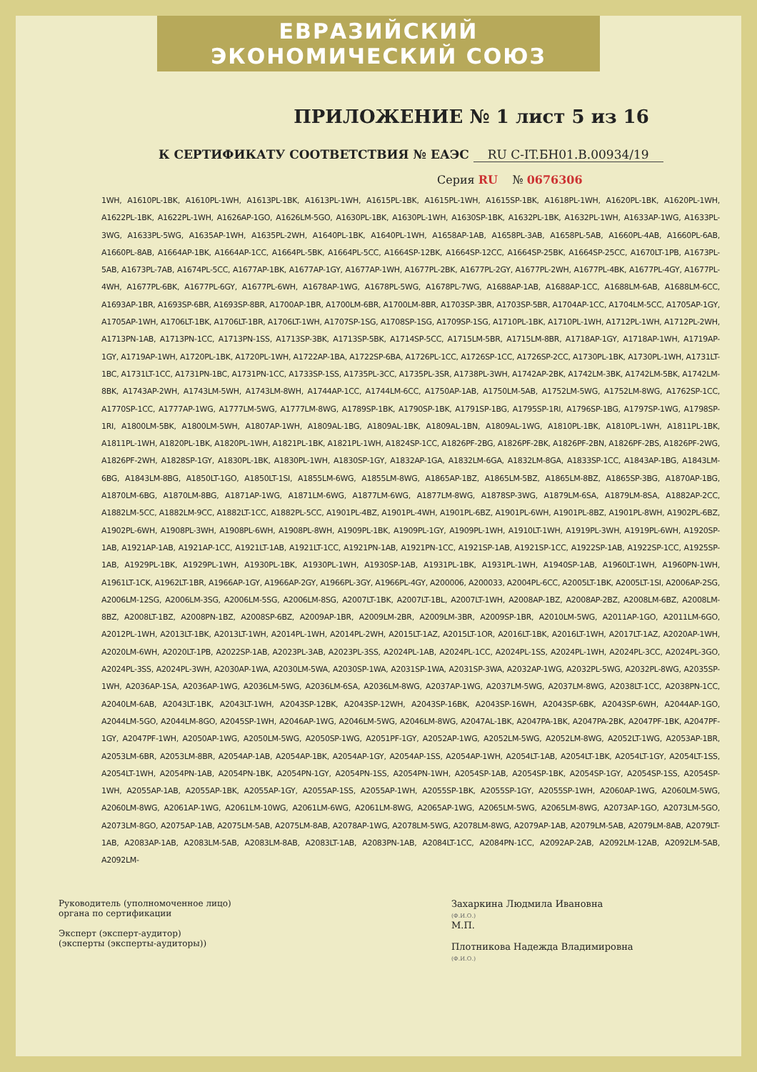ЕВРАЗИЙСКИЙ ЭКОНОМИЧЕСКИЙ СОЮЗ
ПРИЛОЖЕНИЕ № 1 лист 5 из 16
К СЕРТИФИКАТУ СООТВЕТСТВИЯ № ЕАЭС RU С-IT.БН01.В.00934/19
Серия RU № 0676306
1WH, A1610PL-1BK, A1610PL-1WH, A1613PL-1BK, A1613PL-1WH, A1615PL-1BK, A1615PL-1WH, A1615SP-1BK, A1618PL-1WH, A1620PL-1BK, A1620PL-1WH, A1622PL-1BK, A1622PL-1WH, A1626AP-1GO, A1626LM-5GO, A1630PL-1BK, A1630PL-1WH, A1630SP-1BK, A1632PL-1BK, A1632PL-1WH, A1633AP-1WG, A1633PL-3WG, A1633PL-5WG, A1635AP-1WH, A1635PL-2WH, A1640PL-1BK, A1640PL-1WH, A1658AP-1AB, A1658PL-3AB, A1658PL-5AB, A1660PL-4AB, A1660PL-6AB, A1660PL-8AB, A1664AP-1BK, A1664AP-1CC, A1664PL-5BK, A1664PL-5CC, A1664SP-12BK, A1664SP-12CC, A1664SP-25BK, A1664SP-25CC, A1670LT-1PB, A1673PL-5AB, A1673PL-7AB, A1674PL-5CC, A1677AP-1BK, A1677AP-1GY, A1677AP-1WH, A1677PL-2BK, A1677PL-2GY, A1677PL-2WH, A1677PL-4BK, A1677PL-4GY, A1677PL-4WH, A1677PL-6BK, A1677PL-6GY, A1677PL-6WH, A1678AP-1WG, A1678PL-5WG, A1678PL-7WG, A1688AP-1AB, A1688AP-1CC, A1688LM-6AB, A1688LM-6CC, A1693AP-1BR, A1693SP-6BR, A1693SP-8BR, A1700AP-1BR, A1700LM-6BR, A1700LM-8BR, A1703SP-3BR, A1703SP-5BR, A1704AP-1CC, A1704LM-5CC, A1705AP-1GY, A1705AP-1WH, A1706LT-1BK, A1706LT-1BR, A1706LT-1WH, A1707SP-1SG, A1708SP-1SG, A1709SP-1SG, A1710PL-1BK, A1710PL-1WH, A1712PL-1WH, A1712PL-2WH, A1713PN-1AB, A1713PN-1CC, A1713PN-1SS, A1713SP-3BK, A1713SP-5BK, A1714SP-5CC, A1715LM-5BR, A1715LM-8BR, A1718AP-1GY, A1718AP-1WH, A1719AP-1GY, A1719AP-1WH, A1720PL-1BK, A1720PL-1WH, A1722AP-1BA, A1722SP-6BA, A1726PL-1CC, A1726SP-1CC, A1726SP-2CC, A1730PL-1BK, A1730PL-1WH, A1731LT-1BC, A1731LT-1CC, A1731PN-1BC, A1731PN-1CC, A1733SP-1SS, A1735PL-3CC, A1735PL-3SR, A1738PL-3WH, A1742AP-2BK, A1742LM-3BK, A1742LM-5BK, A1742LM-8BK, A1743AP-2WH, A1743LM-5WH, A1743LM-8WH, A1744AP-1CC, A1744LM-6CC, A1750AP-1AB, A1750LM-5AB, A1752LM-5WG, A1752LM-8WG, A1762SP-1CC, A1770SP-1CC, A1777AP-1WG, A1777LM-5WG, A1777LM-8WG, A1789SP-1BK, A1790SP-1BK, A1791SP-1BG, A1795SP-1RI, A1796SP-1BG, A1797SP-1WG, A1798SP-1RI, A1800LM-5BK, A1800LM-5WH, A1807AP-1WH, A1809AL-1BG, A1809AL-1BK, A1809AL-1BN, A1809AL-1WG, A1810PL-1BK, A1810PL-1WH, A1811PL-1BK, A1811PL-1WH, A1820PL-1BK, A1820PL-1WH, A1821PL-1BK, A1821PL-1WH, A1824SP-1CC, A1826PF-2BG, A1826PF-2BK, A1826PF-2BN, A1826PF-2BS, A1826PF-2WG, A1826PF-2WH, A1828SP-1GY, A1830PL-1BK, A1830PL-1WH, A1830SP-1GY, A1832AP-1GA, A1832LM-6GA, A1832LM-8GA, A1833SP-1CC, A1843AP-1BG, A1843LM-6BG, A1843LM-8BG, A1850LT-1GO, A1850LT-1SI, A1855LM-6WG, A1855LM-8WG, A1865AP-1BZ, A1865LM-5BZ, A1865LM-8BZ, A1865SP-3BG, A1870AP-1BG, A1870LM-6BG, A1870LM-8BG, A1871AP-1WG, A1871LM-6WG, A1877LM-6WG, A1877LM-8WG, A1878SP-3WG, A1879LM-6SA, A1879LM-8SA, A1882AP-2CC, A1882LM-5CC, A1882LM-9CC, A1882LT-1CC, A1882PL-5CC, A1901PL-4BZ, A1901PL-4WH, A1901PL-6BZ, A1901PL-6WH, A1901PL-8BZ, A1901PL-8WH, A1902PL-6BZ, A1902PL-6WH, A1908PL-3WH, A1908PL-6WH, A1908PL-8WH, A1909PL-1BK, A1909PL-1GY, A1909PL-1WH, A1910LT-1WH, A1919PL-3WH, A1919PL-6WH, A1920SP-1AB, A1921AP-1AB, A1921AP-1CC, A1921LT-1AB, A1921LT-1CC, A1921PN-1AB, A1921PN-1CC, A1921SP-1AB, A1921SP-1CC, A1922SP-1AB, A1922SP-1CC, A1925SP-1AB, A1929PL-1BK, A1929PL-1WH, A1930PL-1BK, A1930PL-1WH, A1930SP-1AB, A1931PL-1BK, A1931PL-1WH, A1940SP-1AB, A1960LT-1WH, A1960PN-1WH, A1961LT-1CK, A1962LT-1BR, A1966AP-1GY, A1966AP-2GY, A1966PL-3GY, A1966PL-4GY, A200006, A200033, A2004PL-6CC, A2005LT-1BK, A2005LT-1SI, A2006AP-2SG, A2006LM-12SG, A2006LM-3SG, A2006LM-5SG, A2006LM-8SG, A2007LT-1BK, A2007LT-1BL, A2007LT-1WH, A2008AP-1BZ, A2008AP-2BZ, A2008LM-6BZ, A2008LM-8BZ, A2008LT-1BZ, A2008PN-1BZ, A2008SP-6BZ, A2009AP-1BR, A2009LM-2BR, A2009LM-3BR, A2009SP-1BR, A2010LM-5WG, A2011AP-1GO, A2011LM-6GO, A2012PL-1WH, A2013LT-1BK, A2013LT-1WH, A2014PL-1WH, A2014PL-2WH, A2015LT-1AZ, A2015LT-1OR, A2016LT-1BK, A2016LT-1WH, A2017LT-1AZ, A2020AP-1WH, A2020LM-6WH, A2020LT-1PB, A2022SP-1AB, A2023PL-3AB, A2023PL-3SS, A2024PL-1AB, A2024PL-1CC, A2024PL-1SS, A2024PL-1WH, A2024PL-3CC, A2024PL-3GO, A2024PL-3SS, A2024PL-3WH, A2030AP-1WA, A2030LM-5WA, A2030SP-1WA, A2031SP-1WA, A2031SP-3WA, A2032AP-1WG, A2032PL-5WG, A2032PL-8WG, A2035SP-1WH, A2036AP-1SA, A2036AP-1WG, A2036LM-5WG, A2036LM-6SA, A2036LM-8WG, A2037AP-1WG, A2037LM-5WG, A2037LM-8WG, A2038LT-1CC, A2038PN-1CC, A2040LM-6AB, A2043LT-1BK, A2043LT-1WH, A2043SP-12BK, A2043SP-12WH, A2043SP-16BK, A2043SP-16WH, A2043SP-6BK, A2043SP-6WH, A2044AP-1GO, A2044LM-5GO, A2044LM-8GO, A2045SP-1WH, A2046AP-1WG, A2046LM-5WG, A2046LM-8WG, A2047AL-1BK, A2047PA-1BK, A2047PA-2BK, A2047PF-1BK, A2047PF-1GY, A2047PF-1WH, A2050AP-1WG, A2050LM-5WG, A2050SP-1WG, A2051PF-1GY, A2052AP-1WG, A2052LM-5WG, A2052LM-8WG, A2052LT-1WG, A2053AP-1BR, A2053LM-6BR, A2053LM-8BR, A2054AP-1AB, A2054AP-1BK, A2054AP-1GY, A2054AP-1SS, A2054AP-1WH, A2054LT-1AB, A2054LT-1BK, A2054LT-1GY, A2054LT-1SS, A2054LT-1WH, A2054PN-1AB, A2054PN-1BK, A2054PN-1GY, A2054PN-1SS, A2054PN-1WH, A2054SP-1AB, A2054SP-1BK, A2054SP-1GY, A2054SP-1SS, A2054SP-1WH, A2055AP-1AB, A2055AP-1BK, A2055AP-1GY, A2055AP-1SS, A2055AP-1WH, A2055SP-1BK, A2055SP-1GY, A2055SP-1WH, A2060AP-1WG, A2060LM-5WG, A2060LM-8WG, A2061AP-1WG, A2061LM-10WG, A2061LM-6WG, A2061LM-8WG, A2065AP-1WG, A2065LM-5WG, A2065LM-8WG, A2073AP-1GO, A2073LM-5GO, A2073LM-8GO, A2075AP-1AB, A2075LM-5AB, A2075LM-8AB, A2078AP-1WG, A2078LM-5WG, A2078LM-8WG, A2079AP-1AB, A2079LM-5AB, A2079LM-8AB, A2079LT-1AB, A2083AP-1AB, A2083LM-5AB, A2083LM-8AB, A2083LT-1AB, A2083PN-1AB, A2084LT-1CC, A2084PN-1CC, A2092AP-2AB, A2092LM-12AB, A2092LM-5AB, A2092LM-
Руководитель (уполномоченное лицо) органа по сертификации
Эксперт (эксперт-аудитор)
(эксперты (эксперты-аудиторы))
Захаркина Людмила Ивановна
(Ф.И.О.)
М.П.
Плотникова Надежда Владимировна
(Ф.И.О.)